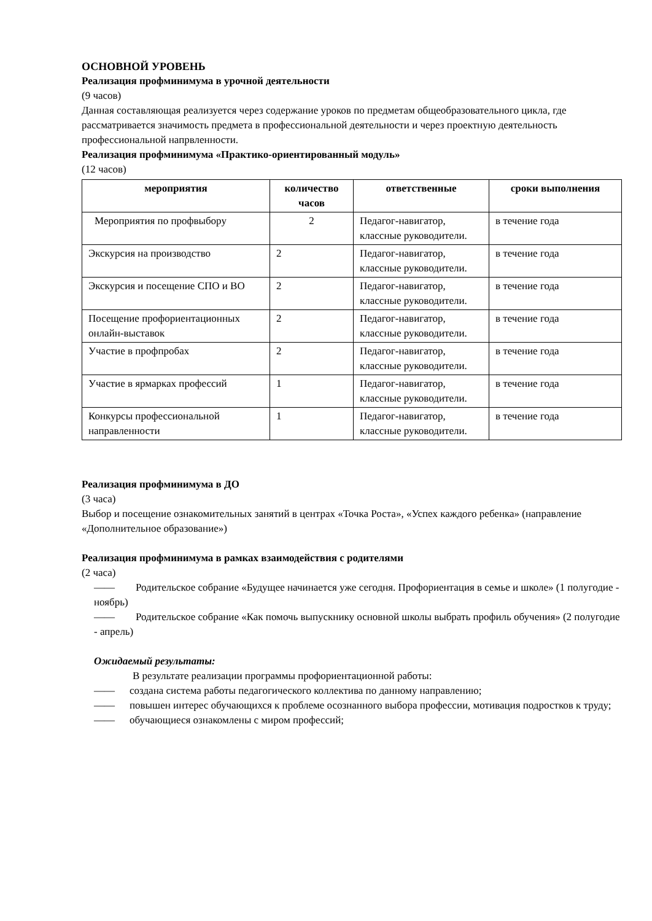ОСНОВНОЙ УРОВЕНЬ
Реализация профминимума в урочной деятельности
(9 часов)
Данная составляющая реализуется через содержание уроков по предметам общеобразовательного цикла, где рассматривается значимость предмета в профессиональной деятельности и через проектную деятельность профессиональной напрвленности.
Реализация профминимума «Практико-ориентированный модуль»
(12 часов)
| мероприятия | количество часов | ответственные | сроки выполнения |
| --- | --- | --- | --- |
| Мероприятия по профвыбору | 2 | Педагог-навигатор, классные руководители. | в течение года |
| Экскурсия на производство | 2 | Педагог-навигатор, классные руководители. | в течение года |
| Экскурсия и посещение СПО и ВО | 2 | Педагог-навигатор, классные руководители. | в течение года |
| Посещение профориентационных онлайн-выставок | 2 | Педагог-навигатор, классные руководители. | в течение года |
| Участие в профпробах | 2 | Педагог-навигатор, классные руководители. | в течение года |
| Участие в ярмарках профессий | 1 | Педагог-навигатор, классные руководители. | в течение года |
| Конкурсы профессиональной направленности | 1 | Педагог-навигатор, классные руководители. | в течение года |
Реализация профминимума в ДО
(3 часа)
Выбор и посещение ознакомительных занятий в центрах «Точка Роста», «Успех каждого ребенка» (направление «Дополнительное образование»)
Реализация профминимума в рамках взаимодействия с родителями
(2 часа)
—— Родительское собрание «Будущее начинается уже сегодня. Профориентация в семье и школе» (1 полугодие - ноябрь)
—— Родительское собрание «Как помочь выпускнику основной школы выбрать профиль обучения» (2 полугодие - апрель)
Ожидаемый результаты:
В результате реализации программы профориентационной работы:
—— создана система работы педагогического коллектива по данному направлению;
—— повышен интерес обучающихся к проблеме осознанного выбора профессии, мотивация подростков к труду;
—— обучающиеся ознакомлены с миром профессий;